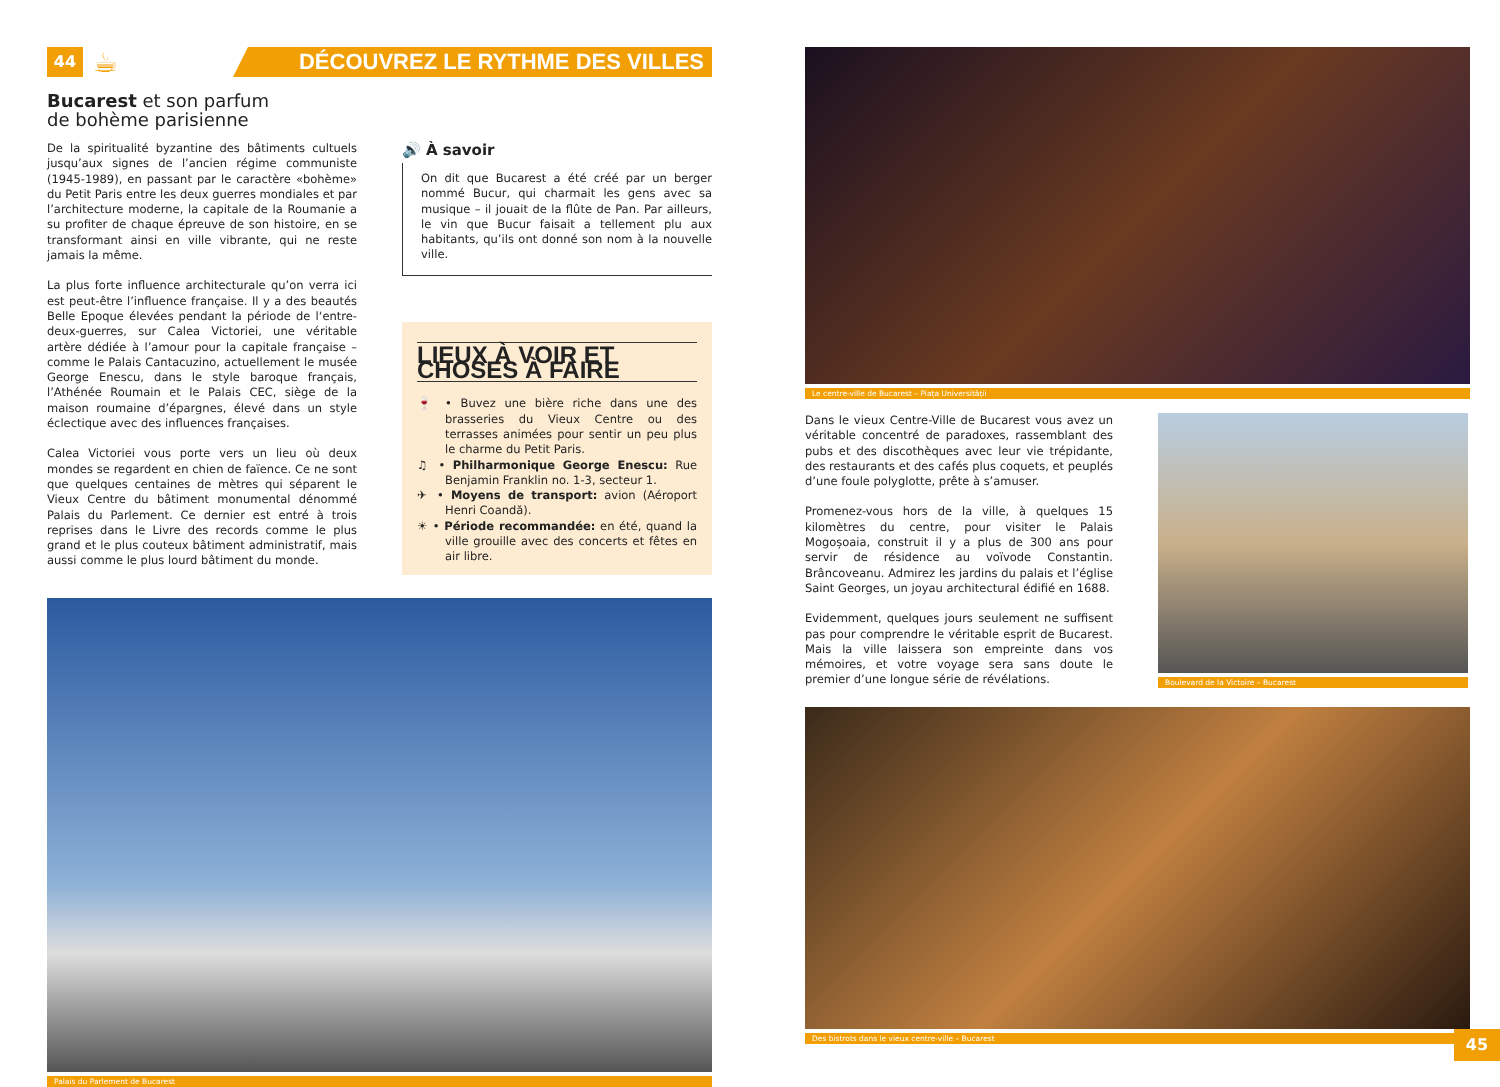44
☕
DÉCOUVREZ LE RYTHME DES VILLES
Bucarest et son parfum
de bohème parisienne
De la spiritualité byzantine des bâtiments cultuels jusqu’aux signes de l’ancien régime communiste (1945-1989), en passant par le caractère «bohème» du Petit Paris entre les deux guerres mondiales et par l’architecture moderne, la capitale de la Roumanie a su profiter de chaque épreuve de son histoire, en se transformant ainsi en ville vibrante, qui ne reste jamais la même.
La plus forte influence architecturale qu’on verra ici est peut-être l’influence française. Il y a des beautés Belle Epoque élevées pendant la période de l‘entre-deux-guerres, sur Calea Victoriei, une véritable artère dédiée à l’amour pour la capitale française – comme le Palais Cantacuzino, actuellement le musée George Enescu, dans le style baroque français, l’Athénée Roumain et le Palais CEC, siège de la maison roumaine d’épargnes, élevé dans un style éclectique avec des influences françaises.
Calea Victoriei vous porte vers un lieu où deux mondes se regardent en chien de faïence. Ce ne sont que quelques centaines de mètres qui séparent le Vieux Centre du bâtiment monumental dénommé Palais du Parlement. Ce dernier est entré à trois reprises dans le Livre des records comme le plus grand et le plus couteux bâtiment administratif, mais aussi comme le plus lourd bâtiment du monde.
🔊 À savoir
On dit que Bucarest a été créé par un berger nommé Bucur, qui charmait les gens avec sa musique – il jouait de la flûte de Pan. Par ailleurs, le vin que Bucur faisait a tellement plu aux habitants, qu’ils ont donné son nom à la nouvelle ville.
LIEUX À VOIR ET CHOSES À FAIRE
🍷 • Buvez une bière riche dans une des brasseries du Vieux Centre ou des terrasses animées pour sentir un peu plus le charme du Petit Paris.
♫ • Philharmonique George Enescu: Rue Benjamin Franklin no. 1-3, secteur 1.
✈ • Moyens de transport: avion (Aéroport Henri Coandă).
☀ • Période recommandée: en été, quand la ville grouille avec des concerts et fêtes en air libre.
Palais du Parlement de Bucarest
Le centre-ville de Bucarest – Piața Universității
Dans le vieux Centre-Ville de Bucarest vous avez un véritable concentré de paradoxes, rassemblant des pubs et des discothèques avec leur vie trépidante, des restaurants et des cafés plus coquets, et peuplés d’une foule polyglotte, prête à s’amuser.
Promenez-vous hors de la ville, à quelques 15 kilomètres du centre, pour visiter le Palais Mogoșoaia, construit il y a plus de 300 ans pour servir de résidence au voïvode Constantin. Brâncoveanu. Admirez les jardins du palais et l’église Saint Georges, un joyau architectural édifié en 1688.
Evidemment, quelques jours seulement ne suffisent pas pour comprendre le véritable esprit de Bucarest. Mais la ville laissera son empreinte dans vos mémoires, et votre voyage sera sans doute le premier d’une longue série de révélations.
Boulevard de la Victoire – Bucarest
Des bistrots dans le vieux centre-ville – Bucarest
45